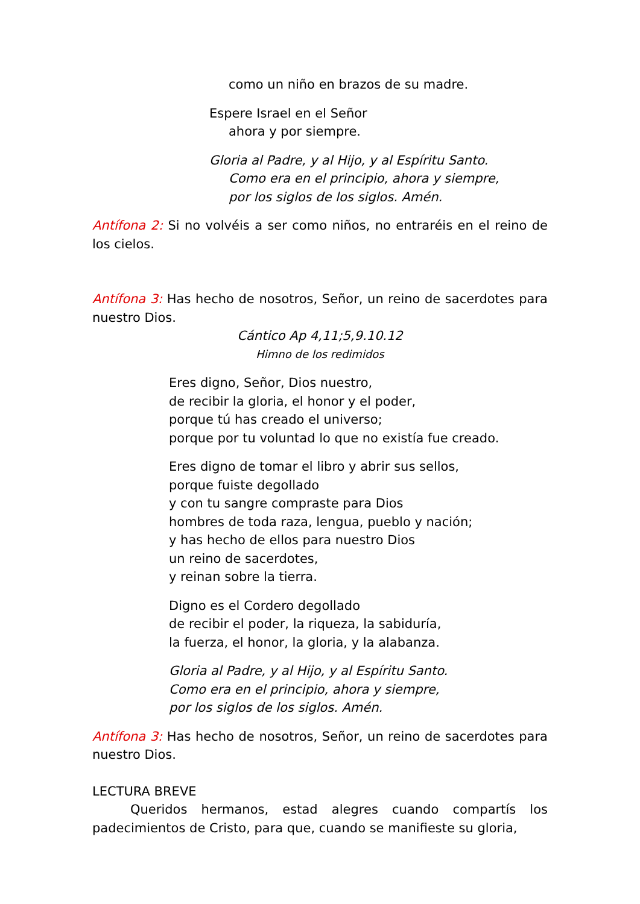como un niño en brazos de su madre.
Espere Israel en el Señor
ahora y por siempre.
Gloria al Padre, y al Hijo, y al Espíritu Santo.
Como era en el principio, ahora y siempre,
por los siglos de los siglos. Amén.
Antífona 2: Si no volvéis a ser como niños, no entraréis en el reino de los cielos.
Antífona 3: Has hecho de nosotros, Señor, un reino de sacerdotes para nuestro Dios.
Cántico Ap 4,11;5,9.10.12
Himno de los redimidos
Eres digno, Señor, Dios nuestro,
de recibir la gloria, el honor y el poder,
porque tú has creado el universo;
porque por tu voluntad lo que no existía fue creado.
Eres digno de tomar el libro y abrir sus sellos,
porque fuiste degollado
y con tu sangre compraste para Dios
hombres de toda raza, lengua, pueblo y nación;
y has hecho de ellos para nuestro Dios
un reino de sacerdotes,
y reinan sobre la tierra.
Digno es el Cordero degollado
de recibir el poder, la riqueza, la sabiduría,
la fuerza, el honor, la gloria, y la alabanza.
Gloria al Padre, y al Hijo, y al Espíritu Santo.
Como era en el principio, ahora y siempre,
por los siglos de los siglos. Amén.
Antífona 3: Has hecho de nosotros, Señor, un reino de sacerdotes para nuestro Dios.
LECTURA BREVE
Queridos hermanos, estad alegres cuando compartís los padecimientos de Cristo, para que, cuando se manifieste su gloria,